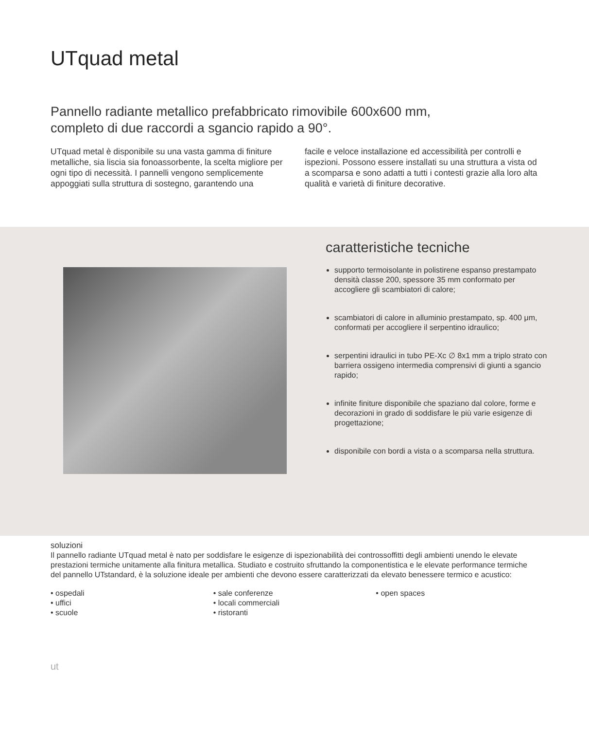UTquad metal
Pannello radiante metallico prefabbricato rimovibile 600x600 mm, completo di due raccordi a sgancio rapido a 90°.
UTquad metal è disponibile su una vasta gamma di finiture metalliche, sia liscia sia fonoassorbente, la scelta migliore per ogni tipo di necessità. I pannelli vengono semplicemente appoggiati sulla struttura di sostegno, garantendo una
facile e veloce installazione ed accessibilità per controlli e ispezioni. Possono essere installati su una struttura a vista od a scomparsa e sono adatti a tutti i contesti grazie alla loro alta qualità e varietà di finiture decorative.
caratteristiche tecniche
supporto termoisolante in polistirene espanso prestampato densità classe 200, spessore 35 mm conformato per accogliere gli scambiatori di calore;
scambiatori di calore in alluminio prestampato, sp. 400 μm, conformati per accogliere il serpentino idraulico;
serpentini idraulici in tubo PE-Xc ∅ 8x1 mm a triplo strato con barriera ossigeno intermedia comprensivi di giunti a sgancio rapido;
infinite finiture disponibile che spaziano dal colore, forme e decorazioni in grado di soddisfare le più varie esigenze di progettazione;
disponibile con bordi a vista o a scomparsa nella struttura.
soluzioni
Il pannello radiante UTquad metal è nato per soddisfare le esigenze di ispezionabilità dei controssoffitti degli ambienti unendo le elevate prestazioni termiche unitamente alla finitura metallica. Studiato e costruito sfruttando la componentistica e le elevate performance termiche del pannello UTstandard, è la soluzione ideale per ambienti che devono essere caratterizzati da elevato benessere termico e acustico:
• ospedali
• uffici
• scuole
• sale conferenze
• locali commerciali
• ristoranti
• open spaces
ut